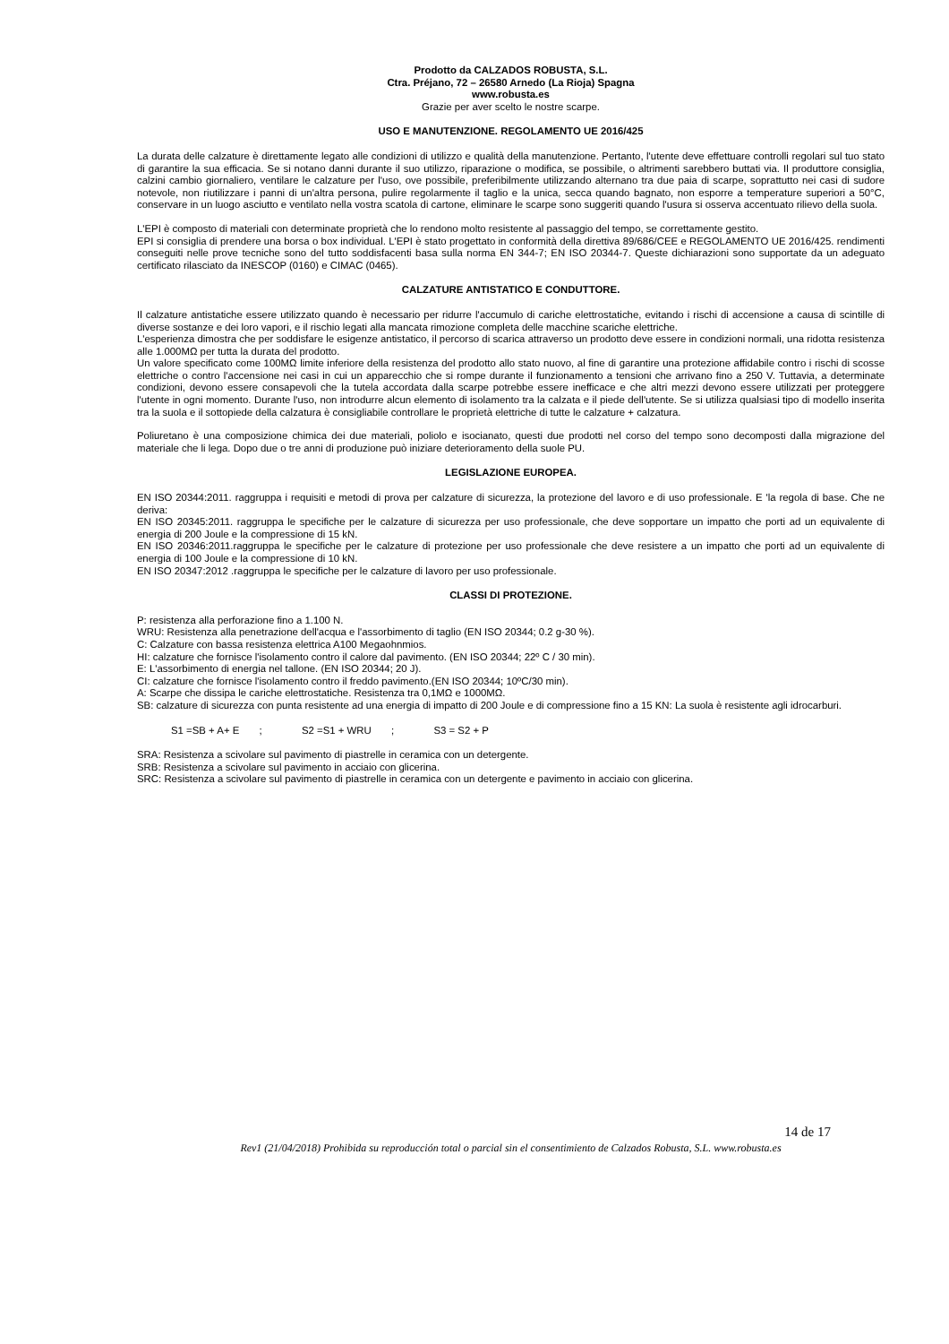Prodotto da CALZADOS ROBUSTA, S.L.
Ctra. Préjano, 72 – 26580 Arnedo (La Rioja) Spagna
www.robusta.es
Grazie per aver scelto le nostre scarpe.
USO E MANUTENZIONE. REGOLAMENTO UE 2016/425
La durata delle calzature è direttamente legato alle condizioni di utilizzo e qualità della manutenzione. Pertanto, l'utente deve effettuare controlli regolari sul tuo stato di garantire la sua efficacia. Se si notano danni durante il suo utilizzo, riparazione o modifica, se possibile, o altrimenti sarebbero buttati via. Il produttore consiglia, calzini cambio giornaliero, ventilare le calzature per l'uso, ove possibile, preferibilmente utilizzando alternano tra due paia di scarpe, soprattutto nei casi di sudore notevole, non riutilizzare i panni di un'altra persona, pulire regolarmente il taglio e la unica, secca quando bagnato, non esporre a temperature superiori a 50°C, conservare in un luogo asciutto e ventilato nella vostra scatola di cartone, eliminare le scarpe sono suggeriti quando l'usura si osserva accentuato rilievo della suola.
L'EPI è composto di materiali con determinate proprietà che lo rendono molto resistente al passaggio del tempo, se correttamente gestito.
EPI si consiglia di prendere una borsa o box individual. L'EPI è stato progettato in conformità della direttiva 89/686/CEE e REGOLAMENTO UE 2016/425. rendimenti conseguiti nelle prove tecniche sono del tutto soddisfacenti basa sulla norma EN 344-7; EN ISO 20344-7. Queste dichiarazioni sono supportate da un adeguato certificato rilasciato da INESCOP (0160) e CIMAC (0465).
CALZATURE ANTISTATICO E CONDUTTORE.
Il calzature antistatiche essere utilizzato quando è necessario per ridurre l'accumulo di cariche elettrostatiche, evitando i rischi di accensione a causa di scintille di diverse sostanze e dei loro vapori, e il rischio legati alla mancata rimozione completa delle macchine scariche elettriche.
L'esperienza dimostra che per soddisfare le esigenze antistatico, il percorso di scarica attraverso un prodotto deve essere in condizioni normali, una ridotta resistenza alle 1.000MΩ per tutta la durata del prodotto.
Un valore specificato come 100MΩ limite inferiore della resistenza del prodotto allo stato nuovo, al fine di garantire una protezione affidabile contro i rischi di scosse elettriche o contro l'accensione nei casi in cui un apparecchio che si rompe durante il funzionamento a tensioni che arrivano fino a 250 V. Tuttavia, a determinate condizioni, devono essere consapevoli che la tutela accordata dalla scarpe potrebbe essere inefficace e che altri mezzi devono essere utilizzati per proteggere l'utente in ogni momento. Durante l'uso, non introdurre alcun elemento di isolamento tra la calzata e il piede dell'utente. Se si utilizza qualsiasi tipo di modello inserita tra la suola e il sottopiede della calzatura è consigliabile controllare le proprietà elettriche di tutte le calzature + calzatura.
Poliuretano è una composizione chimica dei due materiali, poliolo e isocianato, questi due prodotti nel corso del tempo sono decomposti dalla migrazione del materiale che li lega. Dopo due o tre anni di produzione può iniziare deterioramento della suole PU.
LEGISLAZIONE EUROPEA.
EN ISO 20344:2011. raggruppa i requisiti e metodi di prova per calzature di sicurezza, la protezione del lavoro e di uso professionale. E 'la regola di base. Che ne deriva:
EN ISO 20345:2011. raggruppa le specifiche per le calzature di sicurezza per uso professionale, che deve sopportare un impatto che porti ad un equivalente di energia di 200 Joule e la compressione di 15 kN.
EN ISO 20346:2011.raggruppa le specifiche per le calzature di protezione per uso professionale che deve resistere a un impatto che porti ad un equivalente di energia di 100 Joule e la compressione di 10 kN.
EN ISO 20347:2012 .raggruppa le specifiche per le calzature di lavoro per uso professionale.
CLASSI DI PROTEZIONE.
P: resistenza alla perforazione fino a 1.100 N.
WRU: Resistenza alla penetrazione dell'acqua e l'assorbimento di taglio (EN ISO 20344; 0.2 g-30 %).
C: Calzature con bassa resistenza elettrica A100 Megaohnmios.
HI: calzature che fornisce l'isolamento contro il calore dal pavimento. (EN ISO 20344; 22º C / 30 min).
E: L'assorbimento di energia nel tallone. (EN ISO 20344; 20 J).
CI: calzature che fornisce l'isolamento contro il freddo pavimento.(EN ISO 20344; 10ºC/30 min).
A: Scarpe che dissipa le cariche elettrostatiche. Resistenza tra 0,1MΩ e 1000MΩ.
SB: calzature di sicurezza con punta resistente ad una energia di impatto di 200 Joule e di compressione fino a 15 KN: La suola è resistente agli idrocarburi.
S1 =SB + A+ E ; S2 =S1 + WRU ; S3 = S2 + P
SRA: Resistenza a scivolare sul pavimento di piastrelle in ceramica con un detergente.
SRB: Resistenza a scivolare sul pavimento in acciaio con glicerina.
SRC: Resistenza a scivolare sul pavimento di piastrelle in ceramica con un detergente e pavimento in acciaio con glicerina.
14 de 17
Rev1 (21/04/2018) Prohibida su reproducción total o parcial sin el consentimiento de Calzados Robusta, S.L. www.robusta.es